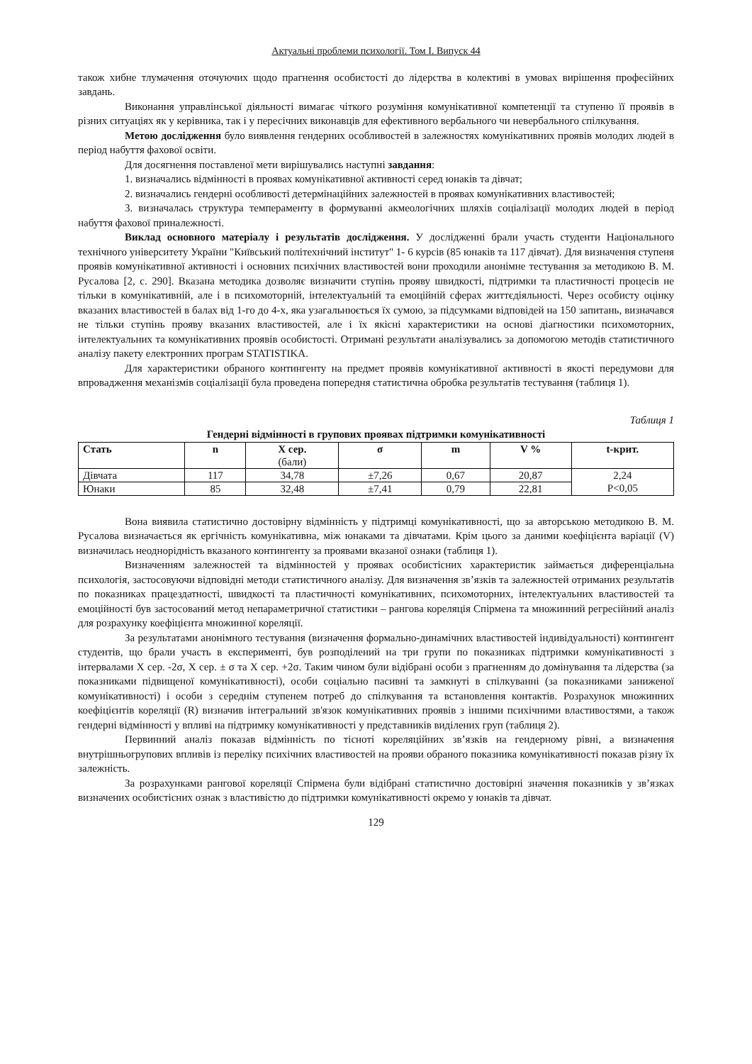Актуальні проблеми психології. Том І. Випуск 44
також хибне тлумачення оточуючих щодо прагнення особистості до лідерства в колективі в умовах вирішення професійних завдань.
Виконання управлінської діяльності вимагає чіткого розуміння комунікативної компетенції та ступеню її проявів в різних ситуаціях як у керівника, так і у пересічних виконавців для ефективного вербального чи невербального спілкування.
Метою дослідження було виявлення гендерних особливостей в залежностях комунікативних проявів молодих людей в період набуття фахової освіти.
Для досягнення поставленої мети вирішувались наступні завдання:
1. визначались відмінності в проявах комунікативної активності серед юнаків та дівчат;
2. визначались гендерні особливості детермінаційних залежностей в проявах комунікативних властивостей;
3. визначалась структура темпераменту в формуванні акмеологічних шляхів соціалізації молодих людей в період набуття фахової приналежності.
Виклад основного матеріалу і результатів дослідження. У дослідженні брали участь студенти Національного технічного університету України "Київський політехнічний інститут" 1- 6 курсів (85 юнаків та 117 дівчат). Для визначення ступеня проявів комунікативної активності і основних психічних властивостей вони проходили анонімне тестування за методикою В. М. Русалова [2, с. 290]. Вказана методика дозволяє визначити ступінь прояву швидкості, підтримки та пластичності процесів не тільки в комунікативній, але і в психомоторній, інтелектуальній та емоційній сферах життєдіяльності. Через особисту оцінку вказаних властивостей в балах від 1-го до 4-х, яка узагальнюється їх сумою, за підсумками відповідей на 150 запитань, визначався не тільки ступінь прояву вказаних властивостей, але і їх якісні характеристики на основі діагностики психомоторних, інтелектуальних та комунікативних проявів особистості. Отримані результати аналізувались за допомогою методів статистичного аналізу пакету електронних програм STATISTIKA.
Для характеристики обраного контингенту на предмет проявів комунікативної активності в якості передумови для впровадження механізмів соціалізації була проведена попередня статистична обробка результатів тестування (таблиця 1).
Таблиця 1
Гендерні відмінності в групових проявах підтримки комунікативності
| Стать | n | X сер. (бали) | σ | m | V % | t-крит. |
| --- | --- | --- | --- | --- | --- | --- |
| Дівчата | 117 | 34,78 | ±7,26 | 0,67 | 20,87 | 2,24 P<0,05 |
| Юнаки | 85 | 32,48 | ±7,41 | 0,79 | 22,81 | |
Вона виявила статистично достовірну відмінність у підтримці комунікативності, що за авторською методикою В. М. Русалова визначається як ергічність комунікативна, між юнаками та дівчатами. Крім цього за даними коефіцієнта варіації (V) визначилась неоднорідність вказаного контингенту за проявами вказаної ознаки (таблиця 1).
Визначенням залежностей та відмінностей у проявах особистісних характеристик займається диференціальна психологія, застосовуючи відповідні методи статистичного аналізу. Для визначення зв’язків та залежностей отриманих результатів по показниках працездатності, швидкості та пластичності комунікативних, психомоторних, інтелектуальних властивостей та емоційності був застосований метод непараметричної статистики – рангова кореляція Спірмена та множинний регресійний аналіз для розрахунку коефіцієнта множинної кореляції.
За результатами анонімного тестування (визначення формально-динамічних властивостей індивідуальності) контингент студентів, що брали участь в експерименті, був розподілений на три групи по показниках підтримки комунікативності з інтервалами X сер. -2σ, X сер. ± σ та X сер. +2σ. Таким чином були відібрані особи з прагненням до домінування та лідерства (за показниками підвищеної комунікативності), особи соціально пасивні та замкнуті в спілкуванні (за показниками заниженої комунікативності) і особи з середнім ступенем потреб до спілкування та встановлення контактів. Розрахунок множинних коефіцієнтів кореляції (R) визначив інтегральний зв'язок комунікативних проявів з іншими психічними властивостями, а також гендерні відмінності у впливі на підтримку комунікативності у представників виділених груп (таблиця 2).
Первинний аналіз показав відмінність по тісноті кореляційних зв’язків на гендерному рівні, а визначення внутрішньогрупових впливів із переліку психічних властивостей на прояви обраного показника комунікативності показав різну їх залежність.
За розрахунками рангової кореляції Спірмена були відібрані статистично достовірні значення показників у зв’язках визначених особистісних ознак з властивістю до підтримки комунікативності окремо у юнаків та дівчат.
129